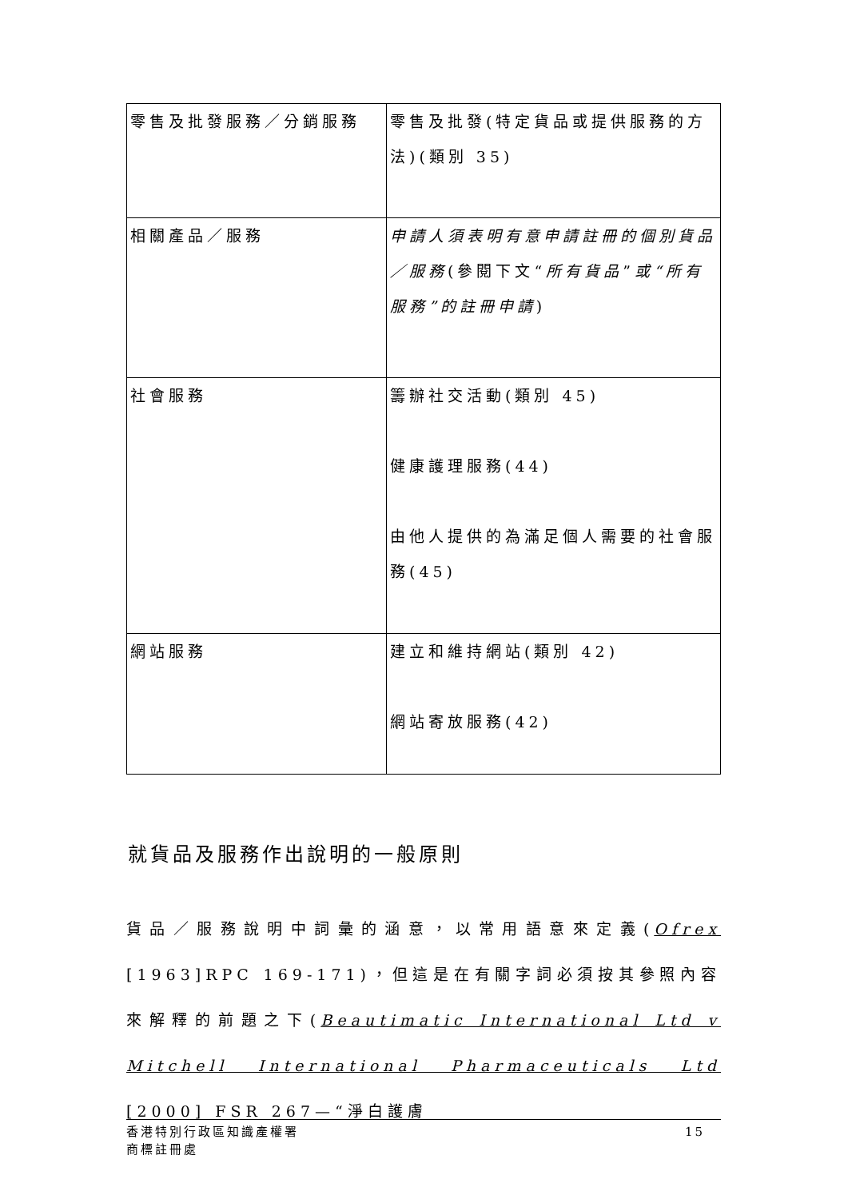| 零售及批發服務／分銷服務 | 零售及批發(特定貨品或提供服務的方法)(類別 35) |
| 相關產品／服務 | 申請人須表明有意申請註冊的個別貨品／服務 (參閱下文“ 所有貨品 ” 或“所有服務”的註冊申請 ) |
| 社會服務 | 籌辦社交活動(類別 45) 健康護理服務(44) 由他人提供的為滿足個人需要的社會服務(45) |
| 網站服務 | 建立和維持網站(類別 42) 網站寄放服務(42) |
就貨品及服務作出說明的一般原則
貨品／服務說明中詞彙的涵意，以常用語意來定義(Ofrex [1963]RPC 169-171)，但這是在有關字詞必須按其參照內容來解釋的前題之下(Beautimatic International Ltd v Mitchell International Pharmaceuticals Ltd [2000] FSR 267—“淨白護膚
香港特別行政區知識產權署
商標註冊處
15